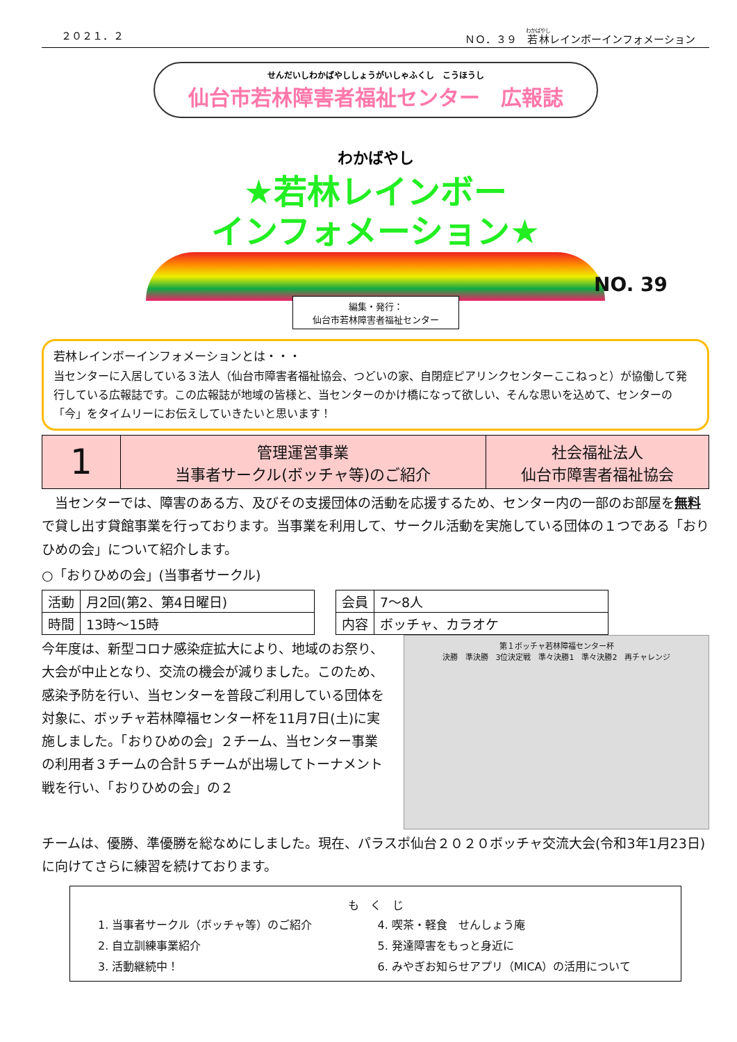２０２１．２ ＮＯ．３９　若林レインボーインフォメーション
せんだいしわかばやししょうがいしゃふくし　こうほうし
仙台市若林障害者福祉センター　広報誌
わかばやし
★若林レインボー
インフォメーション★
NO. 39
編集・発行：
仙台市若林障害者福祉センター
若林レインボーインフォメーションとは・・・
当センターに入居している３法人（仙台市障害者福祉協会、つどいの家、自閉症ピアリンクセンターここねっと）が協働して発行している広報誌です。この広報誌が地域の皆様と、当センターのかけ橋になって欲しい、そんな思いを込めて、センターの「今」をタイムリーにお伝えしていきたいと思います！
| 1 | 管理運営事業 当事者サークル(ボッチャ等)のご紹介 | 社会福祉法人 仙台市障害者福祉協会 |
　当センターでは、障害のある方、及びその支援団体の活動を応援するため、センター内の一部のお部屋を無料で貸し出す貸館事業を行っております。当事業を利用して、サークル活動を実施している団体の１つである「おりひめの会」について紹介します。
○「おりひめの会」(当事者サークル)
| 活動 | 月2回(第2、第4日曜日) |
| 時間 | 13時～15時 |
| 会員 | 7～8人 |
| 内容 | ボッチャ、カラオケ |
今年度は、新型コロナ感染症拡大により、地域のお祭り、大会が中止となり、交流の機会が減りました。このため、感染予防を行い、当センターを普段ご利用している団体を対象に、ボッチャ若林障福センター杯を11月7日(土)に実施しました。「おりひめの会」２チーム、当センター事業の利用者３チームの合計５チームが出場してトーナメント戦を行い、「おりひめの会」の２
第１ボッチャ若林障福センター杯
決勝　準決勝　3位決定戦　準々決勝1　準々決勝2　再チャレンジ
チームは、優勝、準優勝を総なめにしました。現在、パラスポ仙台２０２０ボッチャ交流大会(令和3年1月23日)に向けてさらに練習を続けております。
も　く　じ
1. 当事者サークル（ボッチャ等）のご紹介
4. 喫茶・軽食　せんしょう庵
2. 自立訓練事業紹介
5. 発達障害をもっと身近に
3. 活動継続中！
6. みやぎお知らせアプリ（MICA）の活用について